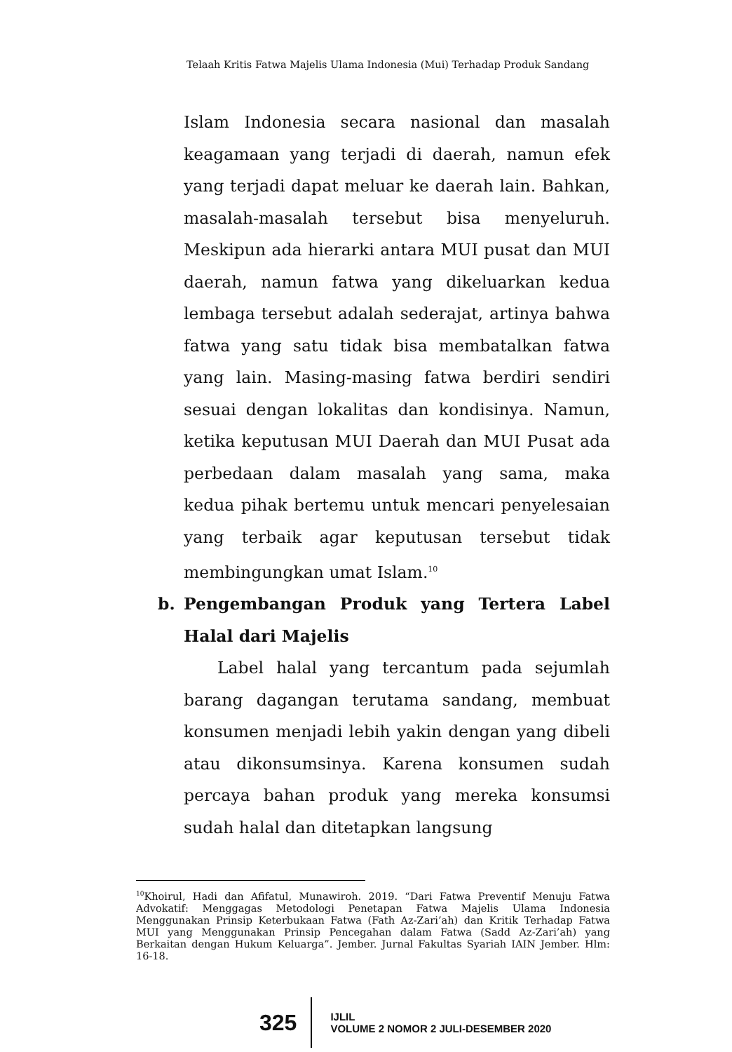Telaah Kritis Fatwa Majelis Ulama Indonesia (Mui) Terhadap Produk Sandang
Islam Indonesia secara nasional dan masalah keagamaan yang terjadi di daerah, namun efek yang terjadi dapat meluar ke daerah lain. Bahkan, masalah-masalah tersebut bisa menyeluruh. Meskipun ada hierarki antara MUI pusat dan MUI daerah, namun fatwa yang dikeluarkan kedua lembaga tersebut adalah sederajat, artinya bahwa fatwa yang satu tidak bisa membatalkan fatwa yang lain. Masing-masing fatwa berdiri sendiri sesuai dengan lokalitas dan kondisinya. Namun, ketika keputusan MUI Daerah dan MUI Pusat ada perbedaan dalam masalah yang sama, maka kedua pihak bertemu untuk mencari penyelesaian yang terbaik agar keputusan tersebut tidak membingungkan umat Islam.<sup>10</sup>
b. Pengembangan Produk yang Tertera Label Halal dari Majelis
Label halal yang tercantum pada sejumlah barang dagangan terutama sandang, membuat konsumen menjadi lebih yakin dengan yang dibeli atau dikonsumsinya. Karena konsumen sudah percaya bahan produk yang mereka konsumsi sudah halal dan ditetapkan langsung
<sup>10</sup> Khoirul, Hadi dan Afifatul, Munawiroh. 2019. “Dari Fatwa Preventif Menuju Fatwa Advokatif: Menggagas Metodologi Penetapan Fatwa Majelis Ulama Indonesia Menggunakan Prinsip Keterbukaan Fatwa (Fath Az-Zari’ah) dan Kritik Terhadap Fatwa MUI yang Menggunakan Prinsip Pencegahan dalam Fatwa (Sadd Az-Zari’ah) yang Berkaitan dengan Hukum Keluarga”. Jember. Jurnal Fakultas Syariah IAIN Jember. Hlm: 16-18.
325
IJLIL
VOLUME 2 NOMOR 2 JULI-DESEMBER 2020